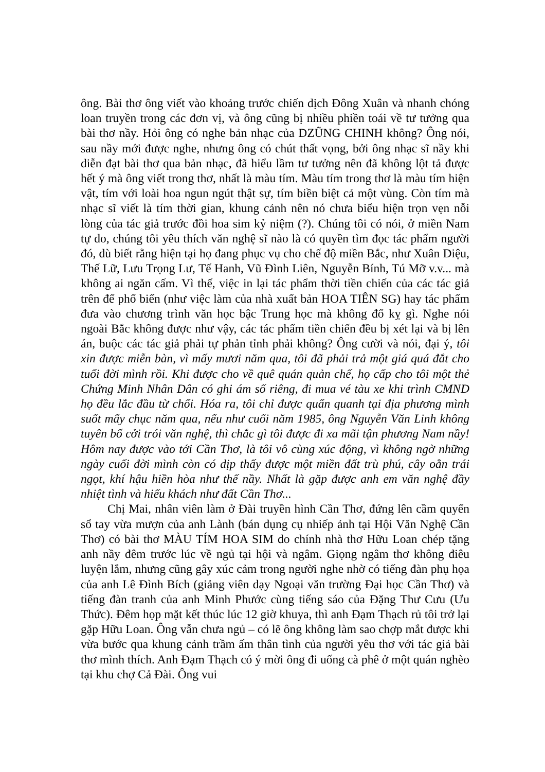ông. Bài thơ ông viết vào khoảng trước chiến dịch Đông Xuân và nhanh chóng loan truyền trong các đơn vị, và ông cũng bị nhiều phiền toái về tư tưởng qua bài thơ nầy. Hỏi ông có nghe bản nhạc của DZŨNG CHINH không? Ông nói, sau nầy mới được nghe, nhưng ông có chút thất vọng, bởi ông nhạc sĩ nầy khi diễn đạt bài thơ qua bản nhạc, đã hiểu lầm tư tưởng nên đã không lột tả được hết ý mà ông viết trong thơ, nhất là màu tím. Màu tím trong thơ là màu tím hiện vật, tím với loài hoa ngun ngút thật sự, tím biền biệt cả một vùng. Còn tím mà nhạc sĩ viết là tím thời gian, khung cảnh nên nó chưa biểu hiện trọn vẹn nỗi lòng của tác giả trước đồi hoa sim kỷ niệm (?). Chúng tôi có nói, ở miền Nam tự do, chúng tôi yêu thích văn nghệ sĩ nào là có quyền tìm đọc tác phẩm người đó, dù biết rằng hiện tại họ đang phục vụ cho chế độ miền Bắc, như Xuân Diệu, Thế Lữ, Lưu Trọng Lư, Tế Hanh, Vũ Đình Liên, Nguyễn Bính, Tú Mỡ v.v... mà không ai ngăn cấm. Vì thế, việc in lại tác phẩm thời tiền chiến của các tác giả trên để phổ biến (như việc làm của nhà xuất bản HOA TIÊN SG) hay tác phẩm đưa vào chương trình văn học bậc Trung học mà không đố kỵ gì. Nghe nói ngoài Bắc không được như vậy, các tác phẩm tiền chiến đều bị xét lại và bị lên án, buộc các tác giả phải tự phản tỉnh phải không? Ông cười và nói, đại ý, tôi xin được miễn bàn, vì mấy mươi năm qua, tôi đã phải trả một giá quá đắt cho tuổi đời mình rồi. Khi được cho về quê quán quản chế, họ cấp cho tôi một thẻ Chứng Minh Nhân Dân có ghi ám số riêng, đi mua vé tàu xe khi trình CMND họ đều lắc đầu từ chối. Hóa ra, tôi chỉ được quẩn quanh tại địa phương mình suốt mấy chục năm qua, nếu như cuối năm 1985, ông Nguyễn Văn Linh không tuyên bố cởi trói văn nghệ, thì chắc gì tôi được đi xa mãi tận phương Nam nầy! Hôm nay được vào tới Cần Thơ, là tôi vô cùng xúc động, vì không ngờ những ngày cuối đời mình còn có dịp thấy được một miền đất trù phú, cây oằn trái ngọt, khí hậu hiền hòa như thế nầy. Nhất là gặp được anh em văn nghệ đầy nhiệt tình và hiếu khách như đất Cần Thơ...
Chị Mai, nhân viên làm ở Đài truyền hình Cần Thơ, đứng lên cầm quyển sổ tay vừa mượn của anh Lành (bán dụng cụ nhiếp ảnh tại Hội Văn Nghệ Cần Thơ) có bài thơ MÀU TÍM HOA SIM do chính nhà thơ Hữu Loan chép tặng anh nầy đêm trước lúc về ngủ tại hội và ngâm. Giọng ngâm thơ không điêu luyện lắm, nhưng cũng gây xúc cảm trong người nghe nhờ có tiếng đàn phụ họa của anh Lê Đình Bích (giảng viên dạy Ngoại văn trường Đại học Cần Thơ) và tiếng đàn tranh của anh Minh Phước cùng tiếng sáo của Đặng Thư Cưu (Ưu Thức). Đêm họp mặt kết thúc lúc 12 giờ khuya, thì anh Đạm Thạch rủ tôi trở lại gặp Hữu Loan. Ông vẫn chưa ngủ – có lẽ ông không làm sao chợp mắt được khi vừa bước qua khung cảnh trầm ấm thân tình của người yêu thơ với tác giả bài thơ mình thích. Anh Đạm Thạch có ý mời ông đi uống cà phê ở một quán nghèo tại khu chợ Cả Đài. Ông vui